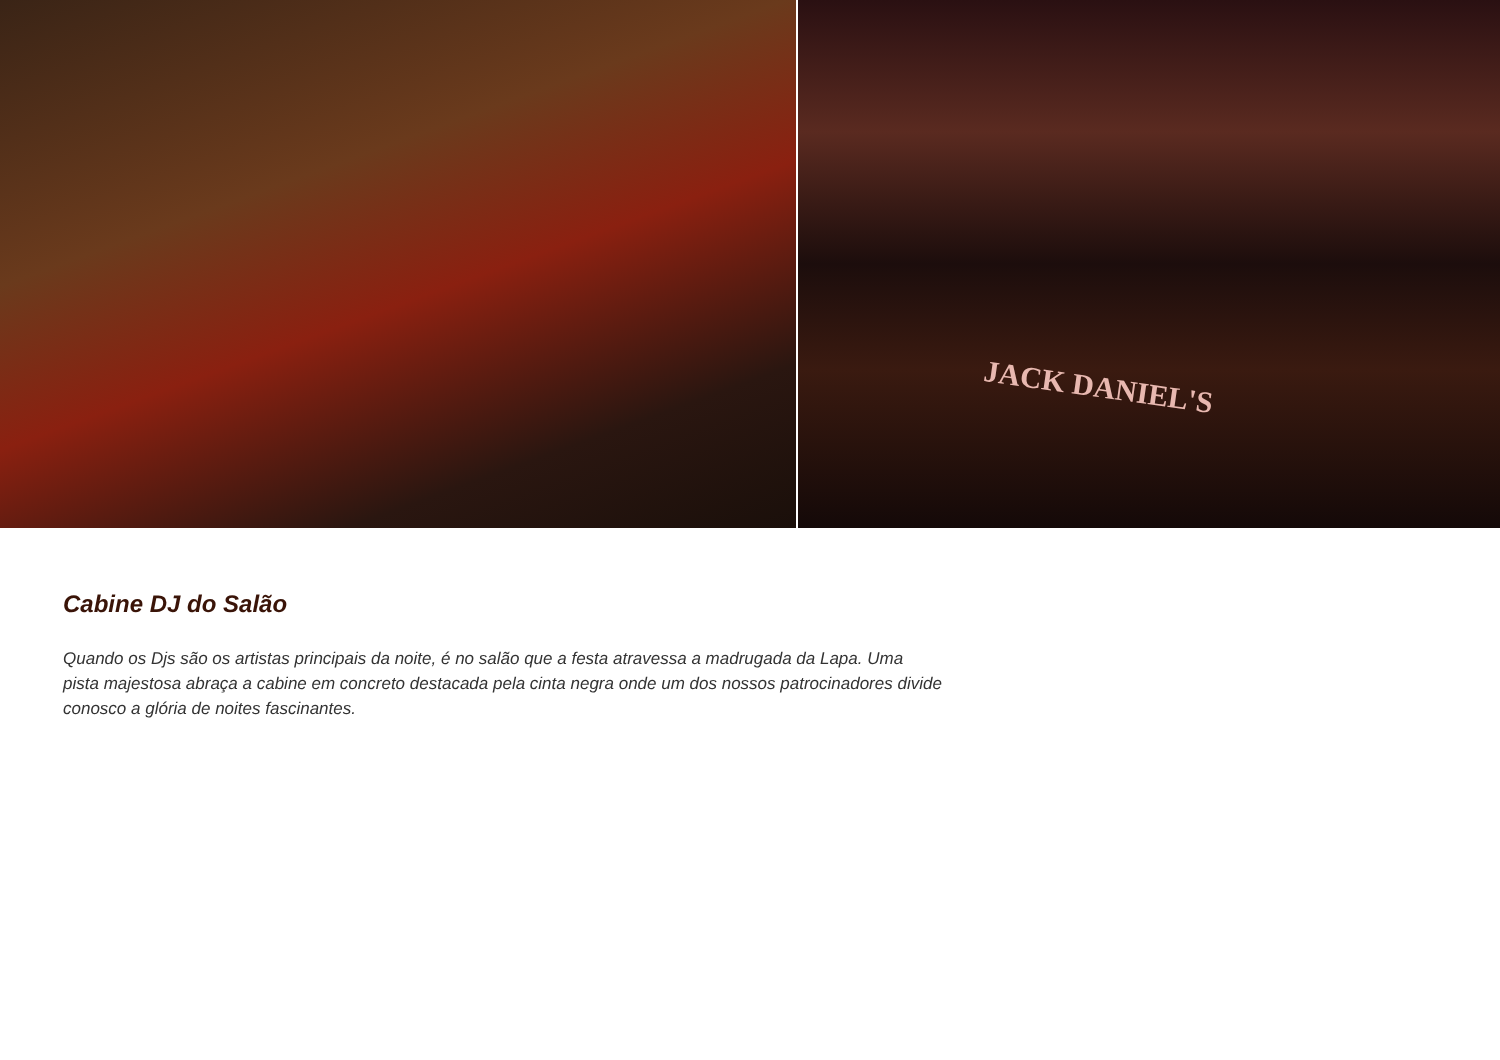JACK DANIEL'S
Cabine DJ do Salão
Quando os Djs são os artistas principais da noite, é no salão que a festa atravessa a madrugada da Lapa. Uma pista majestosa abraça a cabine em concreto destacada pela cinta negra onde um dos nossos patrocinadores divide conosco a glória de noites fascinantes.